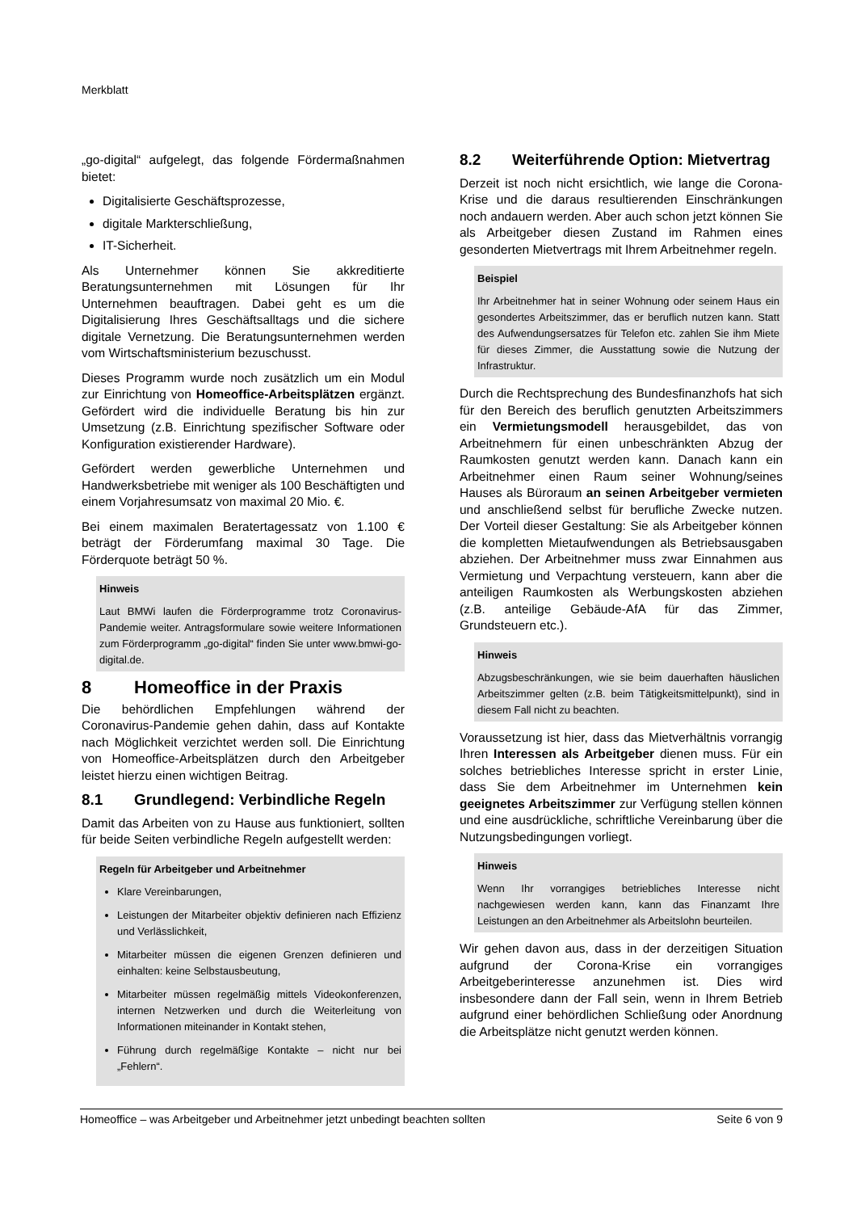Merkblatt
„go-digital“ aufgelegt, das folgende Fördermaßnahmen bietet:
Digitalisierte Geschäftsprozesse,
digitale Markterschließung,
IT-Sicherheit.
Als Unternehmer können Sie akkreditierte Beratungsunternehmen mit Lösungen für Ihr Unternehmen beauftragen. Dabei geht es um die Digitalisierung Ihres Geschäftsalltags und die sichere digitale Vernetzung. Die Beratungsunternehmen werden vom Wirtschaftsministerium bezuschusst.
Dieses Programm wurde noch zusätzlich um ein Modul zur Einrichtung von Homeoffice-Arbeitsplätzen ergänzt. Gefördert wird die individuelle Beratung bis hin zur Umsetzung (z.B. Einrichtung spezifischer Software oder Konfiguration existierender Hardware).
Gefördert werden gewerbliche Unternehmen und Handwerksbetriebe mit weniger als 100 Beschäftigten und einem Vorjahresumsatz von maximal 20 Mio. €.
Bei einem maximalen Beratertagessatz von 1.100 € beträgt der Förderumfang maximal 30 Tage. Die Förderquote beträgt 50 %.
Hinweis
Laut BMWi laufen die Förderprogramme trotz Coronavirus-Pandemie weiter. Antragsformulare sowie weitere Informationen zum Förderprogramm „go-digital“ finden Sie unter www.bmwi-go-digital.de.
8 Homeoffice in der Praxis
Die behördlichen Empfehlungen während der Coronavirus-Pandemie gehen dahin, dass auf Kontakte nach Möglichkeit verzichtet werden soll. Die Einrichtung von Homeoffice-Arbeitsplätzen durch den Arbeitgeber leistet hierzu einen wichtigen Beitrag.
8.1 Grundlegend: Verbindliche Regeln
Damit das Arbeiten von zu Hause aus funktioniert, sollten für beide Seiten verbindliche Regeln aufgestellt werden:
Regeln für Arbeitgeber und Arbeitnehmer
Klare Vereinbarungen,
Leistungen der Mitarbeiter objektiv definieren nach Effizienz und Verlässlichkeit,
Mitarbeiter müssen die eigenen Grenzen definieren und einhalten: keine Selbstausbeutung,
Mitarbeiter müssen regelmäßig mittels Videokonferenzen, internen Netzwerken und durch die Weiterleitung von Informationen miteinander in Kontakt stehen,
Führung durch regelmäßige Kontakte – nicht nur bei „Fehlern“.
8.2 Weiterführende Option: Mietvertrag
Derzeit ist noch nicht ersichtlich, wie lange die Corona-Krise und die daraus resultierenden Einschränkungen noch andauern werden. Aber auch schon jetzt können Sie als Arbeitgeber diesen Zustand im Rahmen eines gesonderten Mietvertrags mit Ihrem Arbeitnehmer regeln.
Beispiel
Ihr Arbeitnehmer hat in seiner Wohnung oder seinem Haus ein gesondertes Arbeitszimmer, das er beruflich nutzen kann. Statt des Aufwendungsersatzes für Telefon etc. zahlen Sie ihm Miete für dieses Zimmer, die Ausstattung sowie die Nutzung der Infrastruktur.
Durch die Rechtsprechung des Bundesfinanzhofs hat sich für den Bereich des beruflich genutzten Arbeitszimmers ein Vermietungsmodell herausgebildet, das von Arbeitnehmern für einen unbeschränkten Abzug der Raumkosten genutzt werden kann. Danach kann ein Arbeitnehmer einen Raum seiner Wohnung/seines Hauses als Büroraum an seinen Arbeitgeber vermieten und anschließend selbst für berufliche Zwecke nutzen. Der Vorteil dieser Gestaltung: Sie als Arbeitgeber können die kompletten Mietaufwendungen als Betriebsausgaben abziehen. Der Arbeitnehmer muss zwar Einnahmen aus Vermietung und Verpachtung versteuern, kann aber die anteiligen Raumkosten als Werbungskosten abziehen (z.B. anteilige Gebäude-AfA für das Zimmer, Grundsteuern etc.).
Hinweis
Abzugsbeschränkungen, wie sie beim dauerhaften häuslichen Arbeitszimmer gelten (z.B. beim Tätigkeitsmittelpunkt), sind in diesem Fall nicht zu beachten.
Voraussetzung ist hier, dass das Mietverhältnis vorrangig Ihren Interessen als Arbeitgeber dienen muss. Für ein solches betriebliches Interesse spricht in erster Linie, dass Sie dem Arbeitnehmer im Unternehmen kein geeignetes Arbeitszimmer zur Verfügung stellen können und eine ausdrückliche, schriftliche Vereinbarung über die Nutzungsbedingungen vorliegt.
Hinweis
Wenn Ihr vorrangiges betriebliches Interesse nicht nachgewiesen werden kann, kann das Finanzamt Ihre Leistungen an den Arbeitnehmer als Arbeitslohn beurteilen.
Wir gehen davon aus, dass in der derzeitigen Situation aufgrund der Corona-Krise ein vorrangiges Arbeitgeberinteresse anzunehmen ist. Dies wird insbesondere dann der Fall sein, wenn in Ihrem Betrieb aufgrund einer behördlichen Schließung oder Anordnung die Arbeitsplätze nicht genutzt werden können.
Homeoffice – was Arbeitgeber und Arbeitnehmer jetzt unbedingt beachten sollten Seite 6 von 9